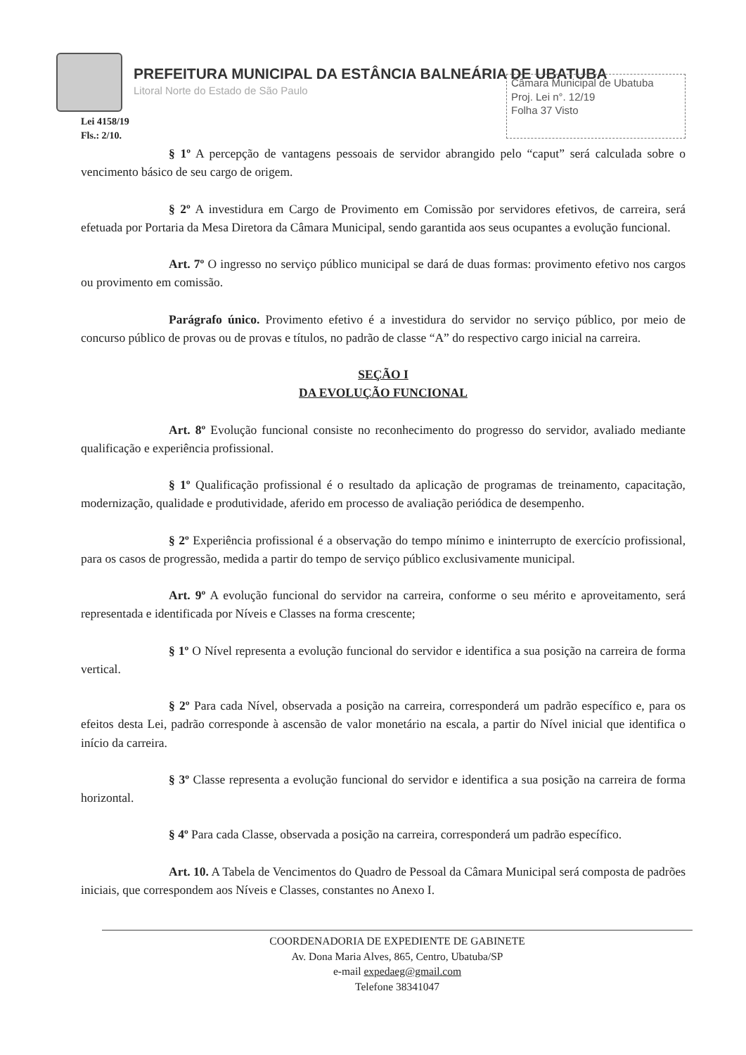PREFEITURA MUNICIPAL DA ESTÂNCIA BALNEÁRIA DE UBATUBA
Litoral Norte do Estado de São Paulo
Câmara Municipal de Ubatuba
Proj. Lei n°. 12/19
Folha 37 Visto
Lei 4158/19
Fls.: 2/10.
§ 1º A percepção de vantagens pessoais de servidor abrangido pelo “caput” será calculada sobre o vencimento básico de seu cargo de origem.
§ 2º A investidura em Cargo de Provimento em Comissão por servidores efetivos, de carreira, será efetuada por Portaria da Mesa Diretora da Câmara Municipal, sendo garantida aos seus ocupantes a evolução funcional.
Art. 7º O ingresso no serviço público municipal se dará de duas formas: provimento efetivo nos cargos ou provimento em comissão.
Parágrafo único. Provimento efetivo é a investidura do servidor no serviço público, por meio de concurso público de provas ou de provas e títulos, no padrão de classe “A” do respectivo cargo inicial na carreira.
SEÇÃO I
DA EVOLUÇÃO FUNCIONAL
Art. 8º Evolução funcional consiste no reconhecimento do progresso do servidor, avaliado mediante qualificação e experiência profissional.
§ 1º Qualificação profissional é o resultado da aplicação de programas de treinamento, capacitação, modernização, qualidade e produtividade, aferido em processo de avaliação periódica de desempenho.
§ 2º Experiência profissional é a observação do tempo mínimo e ininterrupto de exercício profissional, para os casos de progressão, medida a partir do tempo de serviço público exclusivamente municipal.
Art. 9º A evolução funcional do servidor na carreira, conforme o seu mérito e aproveitamento, será representada e identificada por Níveis e Classes na forma crescente;
§ 1º O Nível representa a evolução funcional do servidor e identifica a sua posição na carreira de forma vertical.
§ 2º Para cada Nível, observada a posição na carreira, corresponderá um padrão específico e, para os efeitos desta Lei, padrão corresponde à ascensão de valor monetário na escala, a partir do Nível inicial que identifica o início da carreira.
§ 3º Classe representa a evolução funcional do servidor e identifica a sua posição na carreira de forma horizontal.
§ 4º Para cada Classe, observada a posição na carreira, corresponderá um padrão específico.
Art. 10. A Tabela de Vencimentos do Quadro de Pessoal da Câmara Municipal será composta de padrões iniciais, que correspondem aos Níveis e Classes, constantes no Anexo I.
COORDENADORIA DE EXPEDIENTE DE GABINETE
Av. Dona Maria Alves, 865, Centro, Ubatuba/SP
e-mail expedaeg@gmail.com
Telefone 38341047